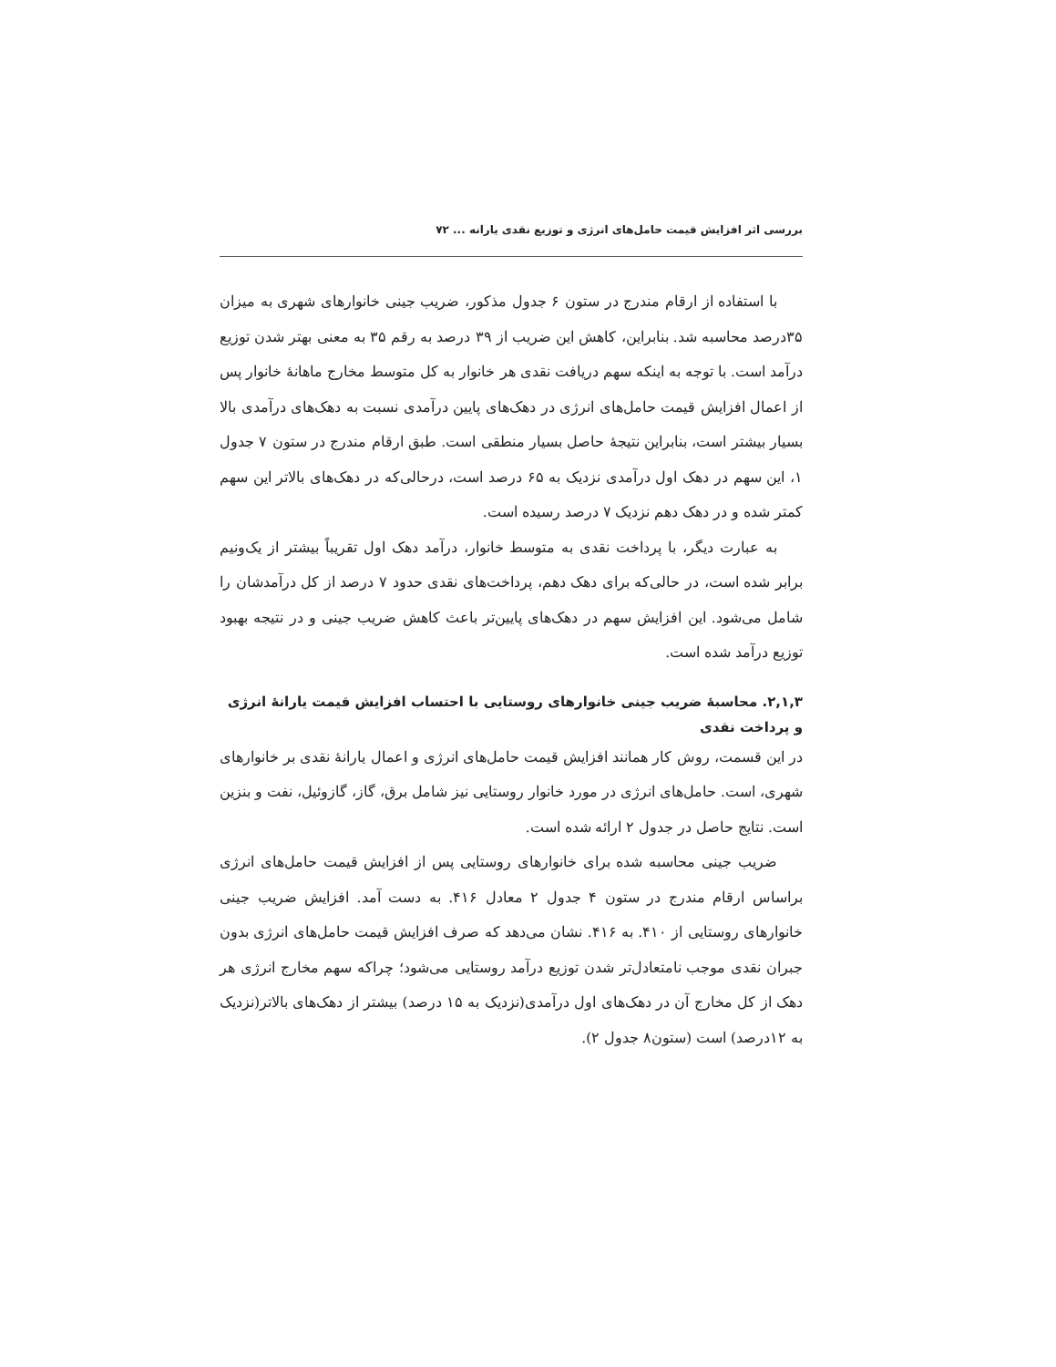بررسی اثر افزایش قیمت حامل‌های انرژی و توزیع نقدی یارانه ... ۷۲
با استفاده از ارقام مندرج در ستون ۶ جدول مذکور، ضریب جینی خانوارهای شهری به میزان ۳۵درصد محاسبه شد. بنابراین، کاهش این ضریب از ۳۹ درصد به رقم ۳۵ به معنی بهتر شدن توزیع درآمد است. با توجه به اینکه سهم دریافت نقدی هر خانوار به کل متوسط مخارج ماهانهٔ خانوار پس از اعمال افزایش قیمت حامل‌های انرژی در دهک‌های پایین درآمدی نسبت به دهک‌های درآمدی بالا بسیار بیشتر است، بنابراین نتیجهٔ حاصل بسیار منطقی است. طبق ارقام مندرج در ستون ۷ جدول ۱، این سهم در دهک اول درآمدی نزدیک به ۶۵ درصد است، درحالی‌که در دهک‌های بالاتر این سهم کمتر شده و در دهک دهم نزدیک ۷ درصد رسیده است.
به عبارت دیگر، با پرداخت نقدی به متوسط خانوار، درآمد دهک اول تقریباً بیشتر از یک‌ونیم برابر شده است، در حالی‌که برای دهک دهم، پرداخت‌های نقدی حدود ۷ درصد از کل درآمدشان را شامل می‌شود. این افزایش سهم در دهک‌های پایین‌تر باعث کاهش ضریب جینی و در نتیجه بهبود توزیع درآمد شده است.
۲,۱,۳. محاسبهٔ ضریب جینی خانوارهای روستایی با احتساب افزایش قیمت یارانهٔ انرژی و پرداخت نقدی
در این قسمت، روش کار همانند افزایش قیمت حامل‌های انرژی و اعمال یارانهٔ نقدی بر خانوارهای شهری، است. حامل‌های انرژی در مورد خانوار روستایی نیز شامل برق، گاز، گازوئیل، نفت و بنزین است. نتایج حاصل در جدول ۲ ارائه شده است.
ضریب جینی محاسبه شده برای خانوارهای روستایی پس از افزایش قیمت حامل‌های انرژی براساس ارقام مندرج در ستون ۴ جدول ۲ معادل ۴۱۶. به دست آمد. افزایش ضریب جینی خانوارهای روستایی از ۴۱۰. به ۴۱۶. نشان می‌دهد که صرف افزایش قیمت حامل‌های انرژی بدون جبران نقدی موجب نامتعادل‌تر شدن توزیع درآمد روستایی می‌شود؛ چراکه سهم مخارج انرژی هر دهک از کل مخارج آن در دهک‌های اول درآمدی(نزدیک به ۱۵ درصد) بیشتر از دهک‌های بالاتر(نزدیک به ۱۲درصد) است (ستون۸ جدول ۲).